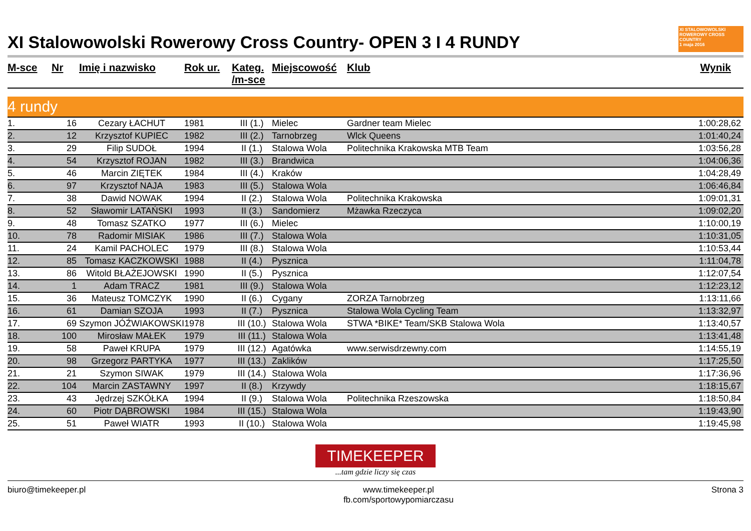XI Stalowowolski Rowerowy Cross Country- OPEN 3 I 4 RUNDY XI STALOWOWOLSKI ROWEROWY CROSS COUNTRY
1 maja 2016
| M-sce | Nr | Imię i nazwisko | Rok ur. | Kateg. /m-sce | Miejscowość | Klub | Wynik |
| --- | --- | --- | --- | --- | --- | --- | --- |
| 4 rundy | | | | | | | |
| 1. | 16 | Cezary ŁACHUT | 1981 | III (1.) | Mielec | Gardner team Mielec | 1:00:28,62 |
| 2. | 12 | Krzysztof KUPIEC | 1982 | III (2.) | Tarnobrzeg | Wlck Queens | 1:01:40,24 |
| 3. | 29 | Filip SUDOŁ | 1994 | II (1.) | Stalowa Wola | Politechnika Krakowska MTB Team | 1:03:56,28 |
| 4. | 54 | Krzysztof ROJAN | 1982 | III (3.) | Brandwica | | 1:04:06,36 |
| 5. | 46 | Marcin ZIĘTEK | 1984 | III (4.) | Kraków | | 1:04:28,49 |
| 6. | 97 | Krzysztof NAJA | 1983 | III (5.) | Stalowa Wola | | 1:06:46,84 |
| 7. | 38 | Dawid NOWAK | 1994 | II (2.) | Stalowa Wola | Politechnika Krakowska | 1:09:01,31 |
| 8. | 52 | Sławomir LATAŃSKI | 1993 | II (3.) | Sandomierz | Mżawka Rzeczyca | 1:09:02,20 |
| 9. | 48 | Tomasz SZATKO | 1977 | III (6.) | Mielec | | 1:10:00,19 |
| 10. | 78 | Radomir MISIAK | 1986 | III (7.) | Stalowa Wola | | 1:10:31,05 |
| 11. | 24 | Kamil PACHOLEC | 1979 | III (8.) | Stalowa Wola | | 1:10:53,44 |
| 12. | 85 | Tomasz KACZKOWSKI | 1988 | II (4.) | Pysznica | | 1:11:04,78 |
| 13. | 86 | Witold BŁAŻEJOWSKI | 1990 | II (5.) | Pysznica | | 1:12:07,54 |
| 14. | 1 | Adam TRACZ | 1981 | III (9.) | Stalowa Wola | | 1:12:23,12 |
| 15. | 36 | Mateusz TOMCZYK | 1990 | II (6.) | Cygany | ZORZA Tarnobrzeg | 1:13:11,66 |
| 16. | 61 | Damian SZOJA | 1993 | II (7.) | Pysznica | Stalowa Wola Cycling Team | 1:13:32,97 |
| 17. | 69 | Szymon JÓŹWIAKOWSKI | 1978 | III (10.) | Stalowa Wola | STWA *BIKE* Team/SKB Stalowa Wola | 1:13:40,57 |
| 18. | 100 | Mirosław MAŁEK | 1979 | III (11.) | Stalowa Wola | | 1:13:41,48 |
| 19. | 58 | Paweł KRUPA | 1979 | III (12.) | Agatówka | www.serwisdrzewny.com | 1:14:55,19 |
| 20. | 98 | Grzegorz PARTYKA | 1977 | III (13.) | Zaklików | | 1:17:25,50 |
| 21. | 21 | Szymon SIWAK | 1979 | III (14.) | Stalowa Wola | | 1:17:36,96 |
| 22. | 104 | Marcin ZASTAWNY | 1997 | II (8.) | Krzywdy | | 1:18:15,67 |
| 23. | 43 | Jędrzej SZKÓŁKA | 1994 | II (9.) | Stalowa Wola | Politechnika Rzeszowska | 1:18:50,84 |
| 24. | 60 | Piotr DĄBROWSKI | 1984 | III (15.) | Stalowa Wola | | 1:19:43,90 |
| 25. | 51 | Paweł WIATR | 1993 | II (10.) | Stalowa Wola | | 1:19:45,98 |
TIMEKEEPER
...tam gdzie liczy się czas
biuro@timekeeper.pl www.timekeeper.pl
fb.com/sportowypomiarczasu Strona 3